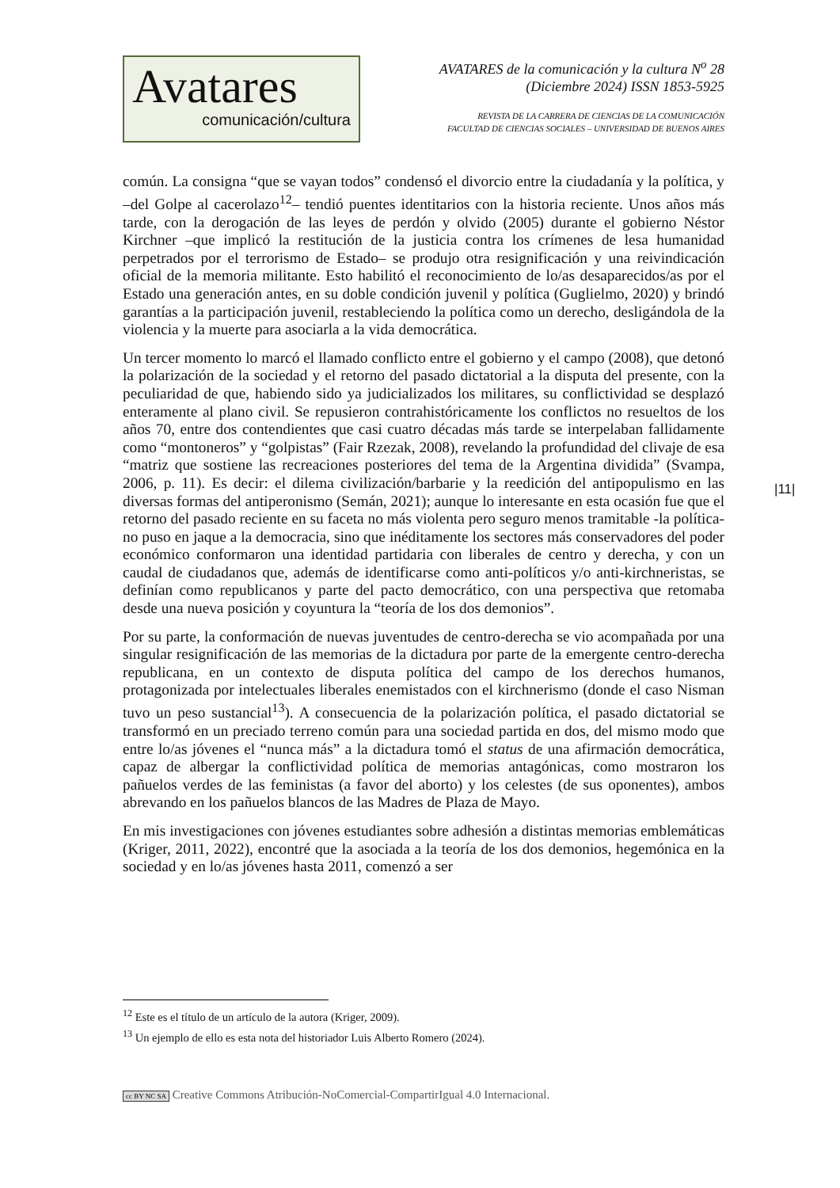Avatares
comunicación/cultura
AVATARES de la comunicación y la cultura N<sup>o</sup> 28
(Diciembre 2024) ISSN 1853-5925
REVISTA DE LA CARRERA DE CIENCIAS DE LA COMUNICACIÓN
FACULTAD DE CIENCIAS SOCIALES – UNIVERSIDAD DE BUENOS AIRES
común. La consigna “que se vayan todos” condensó el divorcio entre la ciudadanía y la política, y –del Golpe al cacerolazo<sup>12</sup>– tendió puentes identitarios con la historia reciente. Unos años más tarde, con la derogación de las leyes de perdón y olvido (2005) durante el gobierno Néstor Kirchner –que implicó la restitución de la justicia contra los crímenes de lesa humanidad perpetrados por el terrorismo de Estado– se produjo otra resignificación y una reivindicación oficial de la memoria militante. Esto habilitó el reconocimiento de lo/as desaparecidos/as por el Estado una generación antes, en su doble condición juvenil y política (Guglielmo, 2020) y brindó garantías a la participación juvenil, restableciendo la política como un derecho, desligándola de la violencia y la muerte para asociarla a la vida democrática.
Un tercer momento lo marcó el llamado conflicto entre el gobierno y el campo (2008), que detonó la polarización de la sociedad y el retorno del pasado dictatorial a la disputa del presente, con la peculiaridad de que, habiendo sido ya judicializados los militares, su conflictividad se desplazó enteramente al plano civil. Se repusieron contrahistóricamente los conflictos no resueltos de los años 70, entre dos contendientes que casi cuatro décadas más tarde se interpelaban fallidamente como “montoneros” y “golpistas” (Fair Rzezak, 2008), revelando la profundidad del clivaje de esa “matriz que sostiene las recreaciones posteriores del tema de la Argentina dividida” (Svampa, 2006, p. 11). Es decir: el dilema civilización/barbarie y la reedición del antipopulismo en las diversas formas del antiperonismo (Semán, 2021); aunque lo interesante en esta ocasión fue que el retorno del pasado reciente en su faceta no más violenta pero seguro menos tramitable -la política- no puso en jaque a la democracia, sino que inéditamente los sectores más conservadores del poder económico conformaron una identidad partidaria con liberales de centro y derecha, y con un caudal de ciudadanos que, además de identificarse como anti-políticos y/o anti-kirchneristas, se definían como republicanos y parte del pacto democrático, con una perspectiva que retomaba desde una nueva posición y coyuntura la “teoría de los dos demonios”.
Por su parte, la conformación de nuevas juventudes de centro-derecha se vio acompañada por una singular resignificación de las memorias de la dictadura por parte de la emergente centro-derecha republicana, en un contexto de disputa política del campo de los derechos humanos, protagonizada por intelectuales liberales enemistados con el kirchnerismo (donde el caso Nisman tuvo un peso sustancial<sup>13</sup>). A consecuencia de la polarización política, el pasado dictatorial se transformó en un preciado terreno común para una sociedad partida en dos, del mismo modo que entre lo/as jóvenes el “nunca más” a la dictadura tomó el status de una afirmación democrática, capaz de albergar la conflictividad política de memorias antagónicas, como mostraron los pañuelos verdes de las feministas (a favor del aborto) y los celestes (de sus oponentes), ambos abrevando en los pañuelos blancos de las Madres de Plaza de Mayo.
En mis investigaciones con jóvenes estudiantes sobre adhesión a distintas memorias emblemáticas (Kriger, 2011, 2022), encontré que la asociada a la teoría de los dos demonios, hegemónica en la sociedad y en lo/as jóvenes hasta 2011, comenzó a ser
|11|
<sup>12</sup> Este es el título de un artículo de la autora (Kriger, 2009).
<sup>13</sup> Un ejemplo de ello es esta nota del historiador Luis Alberto Romero (2024).
cc BY NC SA Creative Commons Atribución-NoComercial-CompartirIgual 4.0 Internacional.